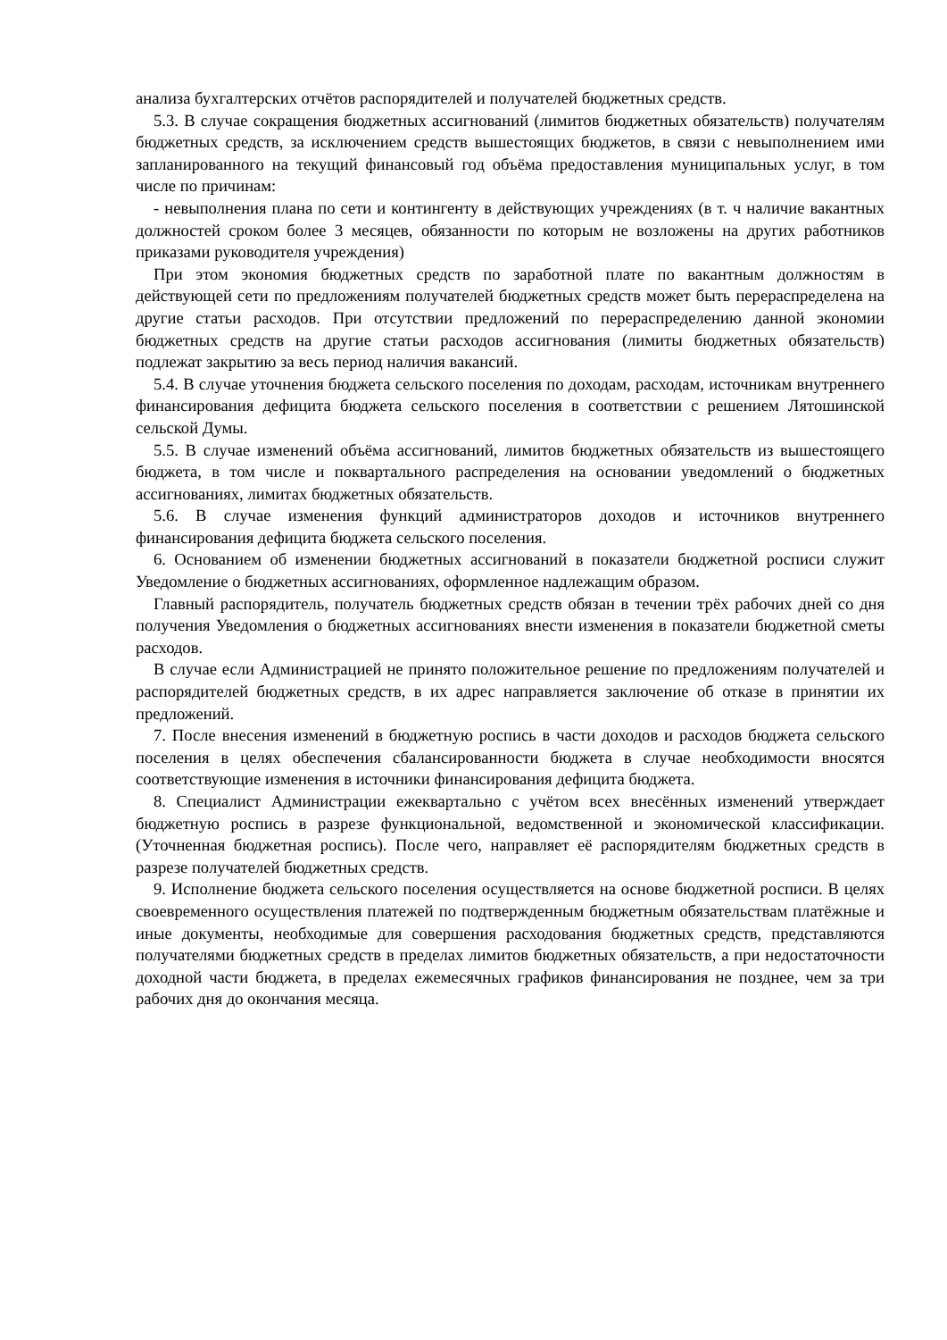анализа бухгалтерских отчётов распорядителей и получателей бюджетных средств.
5.3. В случае сокращения бюджетных ассигнований (лимитов бюджетных обязательств) получателям бюджетных средств, за исключением средств вышестоящих бюджетов, в связи с невыполнением ими запланированного на текущий финансовый год объёма предоставления муниципальных услуг, в том числе по причинам:
- невыполнения плана по сети и контингенту в действующих учреждениях (в т. ч наличие вакантных должностей сроком более 3 месяцев, обязанности по которым не возложены на других работников приказами руководителя учреждения)
При этом экономия бюджетных средств по заработной плате по вакантным должностям в действующей сети по предложениям получателей бюджетных средств может быть перераспределена на другие статьи расходов. При отсутствии предложений по перераспределению данной экономии бюджетных средств на другие статьи расходов ассигнования (лимиты бюджетных обязательств) подлежат закрытию за весь период наличия вакансий.
5.4. В случае уточнения бюджета сельского поселения по доходам, расходам, источникам внутреннего финансирования дефицита бюджета сельского поселения в соответствии с решением Лятошинской сельской Думы.
5.5. В случае изменений объёма ассигнований, лимитов бюджетных обязательств из вышестоящего бюджета, в том числе и поквартального распределения на основании уведомлений о бюджетных ассигнованиях, лимитах бюджетных обязательств.
5.6. В случае изменения функций администраторов доходов и источников внутреннего финансирования дефицита бюджета сельского поселения.
6. Основанием об изменении бюджетных ассигнований в показатели бюджетной росписи служит Уведомление о бюджетных ассигнованиях, оформленное надлежащим образом.
Главный распорядитель, получатель бюджетных средств обязан в течении трёх рабочих дней со дня получения Уведомления о бюджетных ассигнованиях внести изменения в показатели бюджетной сметы расходов.
В случае если Администрацией не принято положительное решение по предложениям получателей и распорядителей бюджетных средств, в их адрес направляется заключение об отказе в принятии их предложений.
7. После внесения изменений в бюджетную роспись в части доходов и расходов бюджета сельского поселения в целях обеспечения сбалансированности бюджета в случае необходимости вносятся соответствующие изменения в источники финансирования дефицита бюджета.
8. Специалист Администрации ежеквартально с учётом всех внесённых изменений утверждает бюджетную роспись в разрезе функциональной, ведомственной и экономической классификации. (Уточненная бюджетная роспись). После чего, направляет её распорядителям бюджетных средств в разрезе получателей бюджетных средств.
9. Исполнение бюджета сельского поселения осуществляется на основе бюджетной росписи. В целях своевременного осуществления платежей по подтвержденным бюджетным обязательствам платёжные и иные документы, необходимые для совершения расходования бюджетных средств, представляются получателями бюджетных средств в пределах лимитов бюджетных обязательств, а при недостаточности доходной части бюджета, в пределах ежемесячных графиков финансирования не позднее, чем за три рабочих дня до окончания месяца.